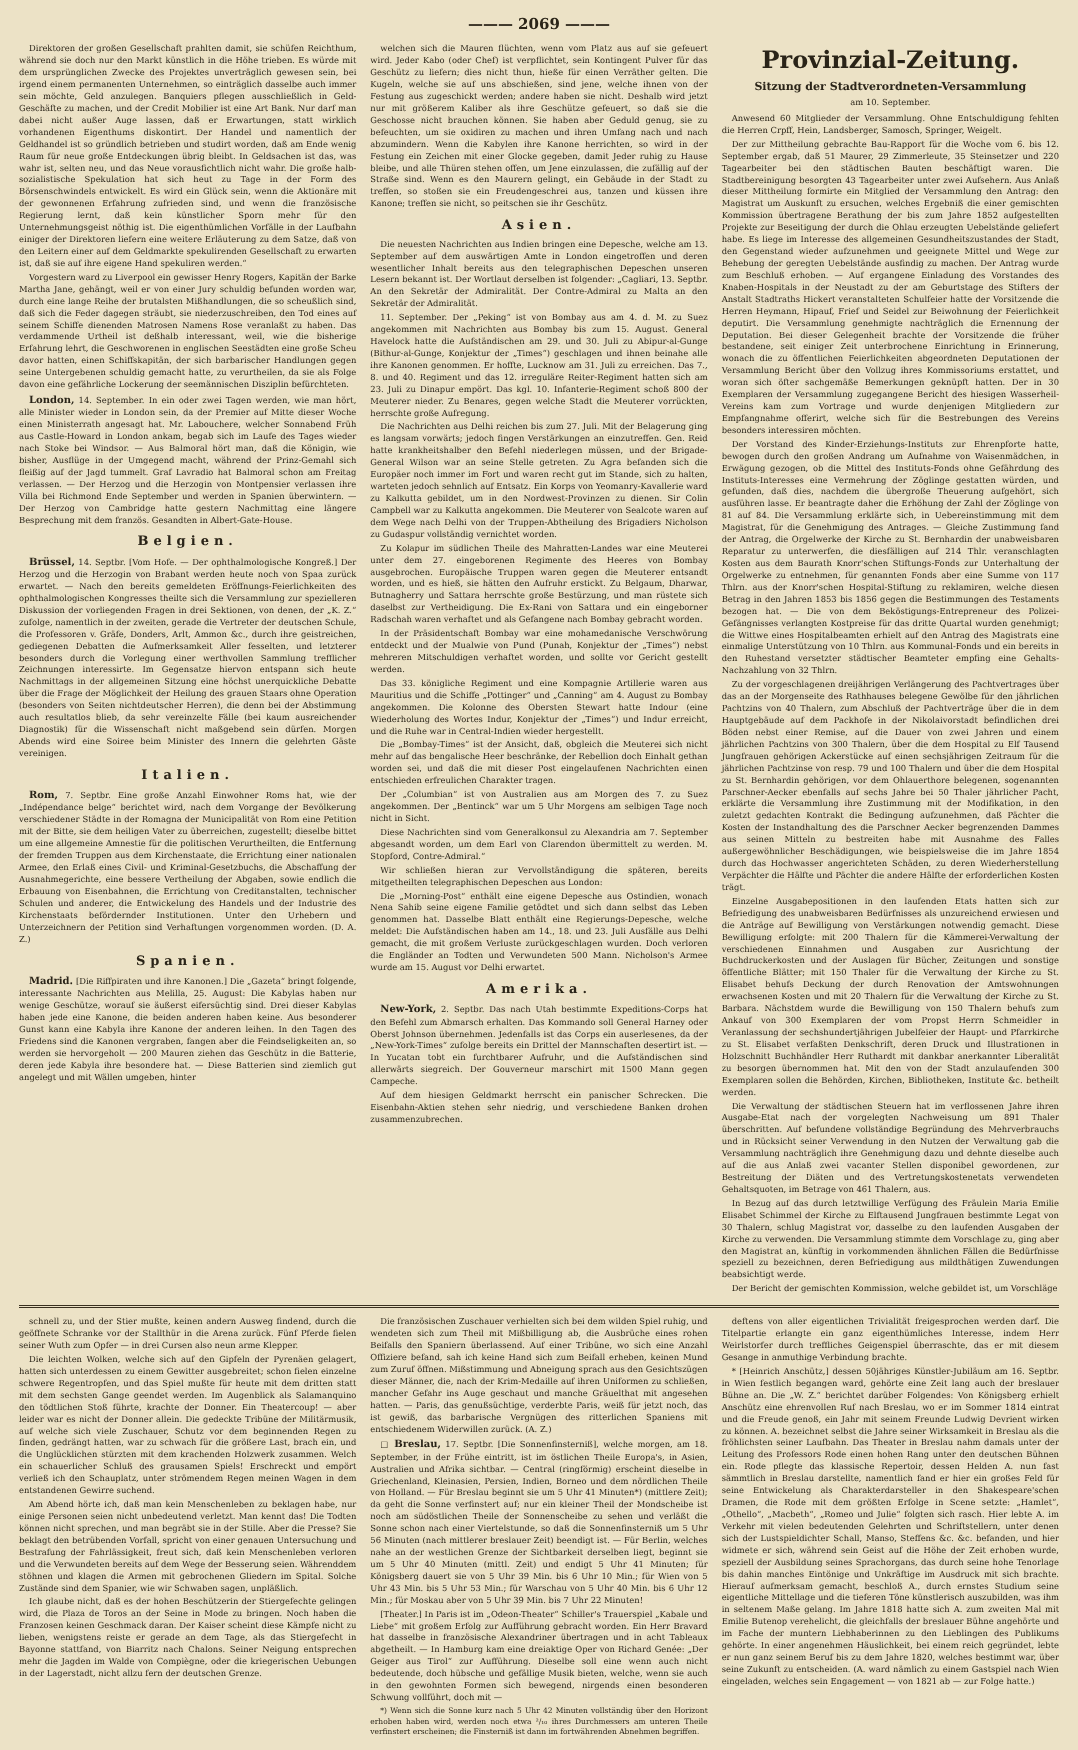——— 2069 ———
Direktoren der großen Gesellschaft prahlten damit, sie schüfen Reichthum, während sie doch nur den Markt künstlich in die Höhe trieben. Es würde mit dem ursprünglichen Zwecke des Projektes unverträglich gewesen sein, bei irgend einem permanenten Unternehmen, so einträglich dasselbe auch immer sein möchte, Geld anzulegen. Banquiers pflegen ausschließlich in Geld-Geschäfte zu machen, und der Credit Mobilier ist eine Art Bank. Nur darf man dabei nicht außer Auge lassen, daß er Erwartungen, statt wirklich vorhandenen Eigenthums diskontirt. Der Handel und namentlich der Geldhandel ist so gründlich betrieben und studirt worden, daß am Ende wenig Raum für neue große Entdeckungen übrig bleibt. In Geldsachen ist das, was wahr ist, selten neu, und das Neue vorausfichtlich nicht wahr. Die große halb-sozialistische Spekulation hat sich heut zu Tage in der Form des Börsenschwindels entwickelt. Es wird ein Glück sein, wenn die Aktionäre mit der gewonnenen Erfahrung zufrieden sind, und wenn die französische Regierung lernt, daß kein künstlicher Sporn mehr für den Unternehmungsgeist nöthig ist. Die eigenthümlichen Vorfälle in der Laufbahn einiger der Direktoren liefern eine weitere Erläuterung zu dem Satze, daß von den Leitern einer auf dem Geldmarkte spekulirenden Gesellschaft zu erwarten ist, daß sie auf ihre eigene Hand spekuliren werden.“
Vorgestern ward zu Liverpool ein gewisser Henry Rogers, Kapitän der Barke Martha Jane, gehängt, weil er von einer Jury schuldig befunden worden war, durch eine lange Reihe der brutalsten Mißhandlungen, die so scheußlich sind, daß sich die Feder dagegen sträubt, sie niederzuschreiben, den Tod eines auf seinem Schiffe dienenden Matrosen Namens Rose veranlaßt zu haben. Das verdammende Urtheil ist deßhalb interessant, weil, wie die bisherige Erfahrung lehrt, die Geschworenen in englischen Seestädten eine große Scheu davor hatten, einen Schiffskapitän, der sich barbarischer Handlungen gegen seine Untergebenen schuldig gemacht hatte, zu verurtheilen, da sie als Folge davon eine gefährliche Lockerung der seemännischen Disziplin befürchteten.
London, 14. September. In ein oder zwei Tagen werden, wie man hört, alle Minister wieder in London sein, da der Premier auf Mitte dieser Woche einen Ministerrath angesagt hat. Mr. Labouchere, welcher Sonnabend Früh aus Castle-Howard in London ankam, begab sich im Laufe des Tages wieder nach Stoke bei Windsor. — Aus Balmoral hört man, daß die Königin, wie bisher, Ausflüge in der Umgegend macht, während der Prinz-Gemahl sich fleißig auf der Jagd tummelt. Graf Lavradio hat Balmoral schon am Freitag verlassen. — Der Herzog und die Herzogin von Montpensier verlassen ihre Villa bei Richmond Ende September und werden in Spanien überwintern. — Der Herzog von Cambridge hatte gestern Nachmittag eine längere Besprechung mit dem französ. Gesandten in Albert-Gate-House.
Belgien.
Brüssel, 14. Septbr. [Vom Hofe. — Der ophthalmologische Kongreß.] Der Herzog und die Herzogin von Brabant werden heute noch von Spaa zurück erwartet. — Nach den bereits gemeldeten Eröffnungs-Feierlichkeiten des ophthalmologischen Kongresses theilte sich die Versammlung zur spezielleren Diskussion der vorliegenden Fragen in drei Sektionen, von denen, der „K. Z.“ zufolge, namentlich in der zweiten, gerade die Vertreter der deutschen Schule, die Professoren v. Gräfe, Donders, Arlt, Ammon &c., durch ihre geistreichen, gediegenen Debatten die Aufmerksamkeit Aller fesselten, und letzterer besonders durch die Vorlegung einer werthvollen Sammlung trefflicher Zeichnungen interessirte. Im Gegensatze hiervon entspann sich heute Nachmittags in der allgemeinen Sitzung eine höchst unerquickliche Debatte über die Frage der Möglichkeit der Heilung des grauen Staars ohne Operation (besonders von Seiten nichtdeutscher Herren), die denn bei der Abstimmung auch resultatlos blieb, da sehr vereinzelte Fälle (bei kaum ausreichender Diagnostik) für die Wissenschaft nicht maßgebend sein dürfen. Morgen Abends wird eine Soiree beim Minister des Innern die gelehrten Gäste vereinigen.
Italien.
Rom, 7. Septbr. Eine große Anzahl Einwohner Roms hat, wie der „Indépendance belge“ berichtet wird, nach dem Vorgange der Bevölkerung verschiedener Städte in der Romagna der Municipalität von Rom eine Petition mit der Bitte, sie dem heiligen Vater zu überreichen, zugestellt; dieselbe bittet um eine allgemeine Amnestie für die politischen Verurtheilten, die Entfernung der fremden Truppen aus dem Kirchenstaate, die Errichtung einer nationalen Armee, den Erlaß eines Civil- und Kriminal-Gesetzbuchs, die Abschaffung der Ausnahmegerichte, eine bessere Vertheilung der Abgaben, sowie endlich die Erbauung von Eisenbahnen, die Errichtung von Creditanstalten, technischer Schulen und anderer, die Entwickelung des Handels und der Industrie des Kirchenstaats befördernder Institutionen. Unter den Urhebern und Unterzeichnern der Petition sind Verhaftungen vorgenommen worden. (D. A. Z.)
Spanien.
Madrid. [Die Riffpiraten und ihre Kanonen.] Die „Gazeta“ bringt folgende, interessante Nachrichten aus Melilla, 25. August: Die Kabylas haben nur wenige Geschütze, worauf sie äußerst eifersüchtig sind. Drei dieser Kabylas haben jede eine Kanone, die beiden anderen haben keine. Aus besonderer Gunst kann eine Kabyla ihre Kanone der anderen leihen. In den Tagen des Friedens sind die Kanonen vergraben, fangen aber die Feindseligkeiten an, so werden sie hervorgeholt — 200 Mauren ziehen das Geschütz in die Batterie, deren jede Kabyla ihre besondere hat. — Diese Batterien sind ziemlich gut angelegt und mit Wällen umgeben, hinter
welchen sich die Mauren flüchten, wenn vom Platz aus auf sie gefeuert wird. Jeder Kabo (oder Chef) ist verpflichtet, sein Kontingent Pulver für das Geschütz zu liefern; dies nicht thun, hieße für einen Verräther gelten. Die Kugeln, welche sie auf uns abschießen, sind jene, welche ihnen von der Festung aus zugeschickt werden; andere haben sie nicht. Deshalb wird jetzt nur mit größerem Kaliber als ihre Geschütze gefeuert, so daß sie die Geschosse nicht brauchen können. Sie haben aber Geduld genug, sie zu befeuchten, um sie oxidiren zu machen und ihren Umfang nach und nach abzumindern. Wenn die Kabylen ihre Kanone herrichten, so wird in der Festung ein Zeichen mit einer Glocke gegeben, damit Jeder ruhig zu Hause bleibe, und alle Thüren stehen offen, um Jene einzulassen, die zufällig auf der Straße sind. Wenn es den Maurern gelingt, ein Gebäude in der Stadt zu treffen, so stoßen sie ein Freudengeschrei aus, tanzen und küssen ihre Kanone; treffen sie nicht, so peitschen sie ihr Geschütz.
Asien.
Die neuesten Nachrichten aus Indien bringen eine Depesche, welche am 13. September auf dem auswärtigen Amte in London eingetroffen und deren wesentlicher Inhalt bereits aus den telegraphischen Depeschen unseren Lesern bekannt ist. Der Wortlaut derselben ist folgender: „Cagliari, 13. Septbr. An den Sekretär der Admiralität. Der Contre-Admiral zu Malta an den Sekretär der Admiralität.
11. September. Der „Peking“ ist von Bombay aus am 4. d. M. zu Suez angekommen mit Nachrichten aus Bombay bis zum 15. August. General Havelock hatte die Aufständischen am 29. und 30. Juli zu Abipur-al-Gunge (Bithur-al-Gunge, Konjektur der „Times“) geschlagen und ihnen beinahe alle ihre Kanonen genommen. Er hoffte, Lucknow am 31. Juli zu erreichen. Das 7., 8. und 40. Regiment und das 12. irreguläre Reiter-Regiment hatten sich am 23. Juli zu Dinapur empört. Das kgl. 10. Infanterie-Regiment schoß 800 der Meuterer nieder. Zu Benares, gegen welche Stadt die Meuterer vorrückten, herrschte große Aufregung.
Die Nachrichten aus Delhi reichen bis zum 27. Juli. Mit der Belagerung ging es langsam vorwärts; jedoch fingen Verstärkungen an einzutreffen. Gen. Reid hatte krankheitshalber den Befehl niederlegen müssen, und der Brigade-General Wilson war an seine Stelle getreten. Zu Agra befanden sich die Europäer noch immer im Fort und waren recht gut im Stande, sich zu halten, warteten jedoch sehnlich auf Entsatz. Ein Korps von Yeomanry-Kavallerie ward zu Kalkutta gebildet, um in den Nordwest-Provinzen zu dienen. Sir Colin Campbell war zu Kalkutta angekommen. Die Meuterer von Sealcote waren auf dem Wege nach Delhi von der Truppen-Abtheilung des Brigadiers Nicholson zu Gudaspur vollständig vernichtet worden.
Zu Kolapur im südlichen Theile des Mahratten-Landes war eine Meuterei unter dem 27. eingeborenen Regimente des Heeres von Bombay ausgebrochen. Europäische Truppen waren gegen die Meuterer entsandt worden, und es hieß, sie hätten den Aufruhr erstickt. Zu Belgaum, Dharwar, Butnagherry und Sattara herrschte große Bestürzung, und man rüstete sich daselbst zur Vertheidigung. Die Ex-Rani von Sattara und ein eingeborner Radschah waren verhaftet und als Gefangene nach Bombay gebracht worden.
In der Präsidentschaft Bombay war eine mohamedanische Verschwörung entdeckt und der Mualwie von Pund (Punah, Konjektur der „Times“) nebst mehreren Mitschuldigen verhaftet worden, und sollte vor Gericht gestellt werden.
Das 33. königliche Regiment und eine Kompagnie Artillerie waren aus Mauritius und die Schiffe „Pottinger“ und „Canning“ am 4. August zu Bombay angekommen. Die Kolonne des Obersten Stewart hatte Indour (eine Wiederholung des Wortes Indur, Konjektur der „Times“) und Indur erreicht, und die Ruhe war in Central-Indien wieder hergestellt.
Die „Bombay-Times“ ist der Ansicht, daß, obgleich die Meuterei sich nicht mehr auf das bengalische Heer beschränke, der Rebellion doch Einhalt gethan worden sei, und daß die mit dieser Post eingelaufenen Nachrichten einen entschieden erfreulichen Charakter tragen.
Der „Columbian“ ist von Australien aus am Morgen des 7. zu Suez angekommen. Der „Bentinck“ war um 5 Uhr Morgens am selbigen Tage noch nicht in Sicht.
Diese Nachrichten sind vom Generalkonsul zu Alexandria am 7. September abgesandt worden, um dem Earl von Clarendon übermittelt zu werden. M. Stopford, Contre-Admiral.“
Wir schließen hieran zur Vervollständigung die späteren, bereits mitgetheilten telegraphischen Depeschen aus London:
Die „Morning-Post“ enthält eine eigene Depesche aus Ostindien, wonach Nena Sahib seine eigene Familie getödtet und sich dann selbst das Leben genommen hat. Dasselbe Blatt enthält eine Regierungs-Depesche, welche meldet: Die Aufständischen haben am 14., 18. und 23. Juli Ausfälle aus Delhi gemacht, die mit großem Verluste zurückgeschlagen wurden. Doch verloren die Engländer an Todten und Verwundeten 500 Mann. Nicholson's Armee wurde am 15. August vor Delhi erwartet.
Amerika.
New-York, 2. Septbr. Das nach Utah bestimmte Expeditions-Corps hat den Befehl zum Abmarsch erhalten. Das Kommando soll General Harney oder Oberst Johnson übernehmen. Jedenfalls ist das Corps ein auserlesenes, da der „New-York-Times“ zufolge bereits ein Drittel der Mannschaften desertirt ist. — In Yucatan tobt ein furchtbarer Aufruhr, und die Aufständischen sind allerwärts siegreich. Der Gouverneur marschirt mit 1500 Mann gegen Campeche.
Auf dem hiesigen Geldmarkt herrscht ein panischer Schrecken. Die Eisenbahn-Aktien stehen sehr niedrig, und verschiedene Banken drohen zusammenzubrechen.
Provinzial-Zeitung.
Sitzung der Stadtverordneten-Versammlung
am 10. September.
Anwesend 60 Mitglieder der Versammlung. Ohne Entschuldigung fehlten die Herren Crpff, Hein, Landsberger, Samosch, Springer, Weigelt.
Der zur Mittheilung gebrachte Bau-Rapport für die Woche vom 6. bis 12. September ergab, daß 51 Maurer, 29 Zimmerleute, 35 Steinsetzer und 220 Tagearbeiter bei den städtischen Bauten beschäftigt waren. Die Stadtbereinigung besorgten 43 Tagearbeiter unter zwei Aufsehern. Aus Anlaß dieser Mittheilung formirte ein Mitglied der Versammlung den Antrag: den Magistrat um Auskunft zu ersuchen, welches Ergebniß die einer gemischten Kommission übertragene Berathung der bis zum Jahre 1852 aufgestellten Projekte zur Beseitigung der durch die Ohlau erzeugten Uebelstände geliefert habe. Es liege im Interesse des allgemeinen Gesundheitszustandes der Stadt, den Gegenstand wieder aufzunehmen und geeignete Mittel und Wege zur Behebung der geregten Uebelstände ausfindig zu machen. Der Antrag wurde zum Beschluß erhoben. — Auf ergangene Einladung des Vorstandes des Knaben-Hospitals in der Neustadt zu der am Geburtstage des Stifters der Anstalt Stadtraths Hickert veranstalteten Schulfeier hatte der Vorsitzende die Herren Heymann, Hipauf, Frief und Seidel zur Beiwohnung der Feierlichkeit deputirt. Die Versammlung genehmigte nachträglich die Ernennung der Deputation. Bei dieser Gelegenheit brachte der Vorsitzende die früher bestandene, seit einiger Zeit unterbrochene Einrichtung in Erinnerung, wonach die zu öffentlichen Feierlichkeiten abgeordneten Deputationen der Versammlung Bericht über den Vollzug ihres Kommissoriums erstattet, und woran sich öfter sachgemäße Bemerkungen geknüpft hatten. Der in 30 Exemplaren der Versammlung zugegangene Bericht des hiesigen Wasserheil-Vereins kam zum Vortrage und wurde denjenigen Mitgliedern zur Empfangnahme offerirt, welche sich für die Bestrebungen des Vereins besonders interessiren möchten.
Der Vorstand des Kinder-Erziehungs-Instituts zur Ehrenpforte hatte, bewogen durch den großen Andrang um Aufnahme von Waisenmädchen, in Erwägung gezogen, ob die Mittel des Instituts-Fonds ohne Gefährdung des Instituts-Interesses eine Vermehrung der Zöglinge gestatten würden, und gefunden, daß dies, nachdem die übergroße Theuerung aufgehört, sich ausführen lasse. Er beantragte daher die Erhöhung der Zahl der Zöglinge von 81 auf 84. Die Versammlung erklärte sich, in Uebereinstimmung mit dem Magistrat, für die Genehmigung des Antrages. — Gleiche Zustimmung fand der Antrag, die Orgelwerke der Kirche zu St. Bernhardin der unabweisbaren Reparatur zu unterwerfen, die diesfälligen auf 214 Thlr. veranschlagten Kosten aus dem Baurath Knorr'schen Stiftungs-Fonds zur Unterhaltung der Orgelwerke zu entnehmen, für genannten Fonds aber eine Summe von 117 Thlrn. aus der Knorr'schen Hospital-Stiftung zu reklamiren, welche diesen Betrag in den Jahren 1853 bis 1856 gegen die Bestimmungen des Testaments bezogen hat. — Die von dem Beköstigungs-Entrepreneur des Polizei-Gefängnisses verlangten Kostpreise für das dritte Quartal wurden genehmigt; die Wittwe eines Hospitalbeamten erhielt auf den Antrag des Magistrats eine einmalige Unterstützung von 10 Thlrn. aus Kommunal-Fonds und ein bereits in den Ruhestand versetzter städtischer Beamteter empfing eine Gehalts-Nachzahlung von 32 Thlrn.
Zu der vorgeschlagenen dreijährigen Verlängerung des Pachtvertrages über das an der Morgenseite des Rathhauses belegene Gewölbe für den jährlichen Pachtzins von 40 Thalern, zum Abschluß der Pachtverträge über die in dem Hauptgebäude auf dem Packhofe in der Nikolaivorstadt befindlichen drei Böden nebst einer Remise, auf die Dauer von zwei Jahren und einem jährlichen Pachtzins von 300 Thalern, über die dem Hospital zu Elf Tausend Jungfrauen gehörigen Ackerstücke auf einen sechsjährigen Zeitraum für die jährlichen Pachtzinse von resp. 79 und 100 Thalern und über die dem Hospital zu St. Bernhardin gehörigen, vor dem Ohlauerthore belegenen, sogenannten Parschner-Aecker ebenfalls auf sechs Jahre bei 50 Thaler jährlicher Pacht, erklärte die Versammlung ihre Zustimmung mit der Modifikation, in den zuletzt gedachten Kontrakt die Bedingung aufzunehmen, daß Pächter die Kosten der Instandhaltung des die Parschner Aecker begrenzenden Dammes aus seinen Mitteln zu bestreiten habe mit Ausnahme des Falles außergewöhnlicher Beschädigungen, wie beispielsweise die im Jahre 1854 durch das Hochwasser angerichteten Schäden, zu deren Wiederherstellung Verpächter die Hälfte und Pächter die andere Hälfte der erforderlichen Kosten trägt.
Einzelne Ausgabepositionen in den laufenden Etats hatten sich zur Befriedigung des unabweisbaren Bedürfnisses als unzureichend erwiesen und die Anträge auf Bewilligung von Verstärkungen notwendig gemacht. Diese Bewilligung erfolgte: mit 200 Thalern für die Kämmerei-Verwaltung der verschiedenen Einnahmen und Ausgaben zur Ausrichtung der Buchdruckerkosten und der Auslagen für Bücher, Zeitungen und sonstige öffentliche Blätter; mit 150 Thaler für die Verwaltung der Kirche zu St. Elisabet behufs Deckung der durch Renovation der Amtswohnungen erwachsenen Kosten und mit 20 Thalern für die Verwaltung der Kirche zu St. Barbara. Nächstdem wurde die Bewilligung von 150 Thalern behufs zum Ankauf von 300 Exemplaren der vom Propst Herrn Schmeidler in Veranlassung der sechshundertjährigen Jubelfeier der Haupt- und Pfarrkirche zu St. Elisabet verfaßten Denkschrift, deren Druck und Illustrationen in Holzschnitt Buchhändler Herr Ruthardt mit dankbar anerkannter Liberalität zu besorgen übernommen hat. Mit den von der Stadt anzulaufenden 300 Exemplaren sollen die Behörden, Kirchen, Bibliotheken, Institute &c. betheilt werden.
Die Verwaltung der städtischen Steuern hat im verflossenen Jahre ihren Ausgabe-Etat nach der vorgelegten Nachweisung um 891 Thaler überschritten. Auf befundene vollständige Begründung des Mehrverbrauchs und in Rücksicht seiner Verwendung in den Nutzen der Verwaltung gab die Versammlung nachträglich ihre Genehmigung dazu und dehnte dieselbe auch auf die aus Anlaß zwei vacanter Stellen disponibel gewordenen, zur Bestreitung der Diäten und des Vertretungskostenetats verwendeten Gehaltsquoten, im Betrage von 461 Thalern, aus.
In Bezug auf das durch letztwillige Verfügung des Fräulein Maria Emilie Elisabet Schimmel der Kirche zu Elftausend Jungfrauen bestimmte Legat von 30 Thalern, schlug Magistrat vor, dasselbe zu den laufenden Ausgaben der Kirche zu verwenden. Die Versammlung stimmte dem Vorschlage zu, ging aber den Magistrat an, künftig in vorkommenden ähnlichen Fällen die Bedürfnisse speziell zu bezeichnen, deren Befriedigung aus mildthätigen Zuwendungen beabsichtigt werde.
Der Bericht der gemischten Kommission, welche gebildet ist, um Vorschläge
schnell zu, und der Stier mußte, keinen andern Ausweg findend, durch die geöffnete Schranke vor der Stallthür in die Arena zurück. Fünf Pferde fielen seiner Wuth zum Opfer — in drei Cursen also neun arme Klepper.
Die leichten Wolken, welche sich auf den Gipfeln der Pyrenäen gelagert, hatten sich unterdessen zu einem Gewitter ausgebreitet; schon fielen einzelne schwere Regentropfen, und das Spiel mußte für heute mit dem dritten statt mit dem sechsten Gange geendet werden. Im Augenblick als Salamanquino den tödtlichen Stoß führte, krachte der Donner. Ein Theatercoup! — aber leider war es nicht der Donner allein. Die gedeckte Tribüne der Militärmusik, auf welche sich viele Zuschauer, Schutz vor dem beginnenden Regen zu finden, gedrängt hatten, war zu schwach für die größere Last, brach ein, und die Unglücklichen stürzten mit dem krachenden Holzwerk zusammen. Welch ein schauerlicher Schluß des grausamen Spiels! Erschreckt und empört verließ ich den Schauplatz, unter strömendem Regen meinen Wagen in dem entstandenen Gewirre suchend.
Am Abend hörte ich, daß man kein Menschenleben zu beklagen habe, nur einige Personen seien nicht unbedeutend verletzt. Man kennt das! Die Todten können nicht sprechen, und man begräbt sie in der Stille. Aber die Presse? Sie beklagt den betrübenden Vorfall, spricht von einer genauen Untersuchung und Bestrafung der Fahrlässigkeit, freut sich, daß kein Menschenleben verloren und die Verwundeten bereits auf dem Wege der Besserung seien. Währenddem stöhnen und klagen die Armen mit gebrochenen Gliedern im Spital. Solche Zustände sind dem Spanier, wie wir Schwaben sagen, unpläßlich.
Ich glaube nicht, daß es der hohen Beschützerin der Stiergefechte gelingen wird, die Plaza de Toros an der Seine in Mode zu bringen. Noch haben die Franzosen keinen Geschmack daran. Der Kaiser scheint diese Kämpfe nicht zu lieben, wenigstens reiste er gerade an dem Tage, als das Stiergefecht in Bayonne stattfand, von Biarritz nach Chalons. Seiner Neigung entsprechen mehr die Jagden im Walde von Compiègne, oder die kriegerischen Uebungen in der Lagerstadt, nicht allzu fern der deutschen Grenze.
Die französischen Zuschauer verhielten sich bei dem wilden Spiel ruhig, und wendeten sich zum Theil mit Mißbilligung ab, die Ausbrüche eines rohen Beifalls den Spaniern überlassend. Auf einer Tribüne, wo sich eine Anzahl Offiziere befand, sah ich keine Hand sich zum Beifall erheben, keinen Mund zum Zuruf öffnen. Mißstimmung und Abneigung sprach aus den Gesichtszügen dieser Männer, die, nach der Krim-Medaille auf ihren Uniformen zu schließen, mancher Gefahr ins Auge geschaut und manche Gräuelthat mit angesehen hatten. — Paris, das genußsüchtige, verderbte Paris, weiß für jetzt noch, das ist gewiß, das barbarische Vergnügen des ritterlichen Spaniens mit entschiedenem Widerwillen zurück. (A. Z.)
□ Breslau, 17. Septbr. [Die Sonnenfinsterniß], welche morgen, am 18. September, in der Frühe eintritt, ist im östlichen Theile Europa's, in Asien, Australien und Afrika sichtbar. — Central (ringförmig) erscheint dieselbe in Griechenland, Kleinasien, Persien, Indien, Borneo und dem nördlichen Theile von Holland. — Für Breslau beginnt sie um 5 Uhr 41 Minuten*) (mittlere Zeit); da geht die Sonne verfinstert auf; nur ein kleiner Theil der Mondscheibe ist noch am südöstlichen Theile der Sonnenscheibe zu sehen und verläßt die Sonne schon nach einer Viertelstunde, so daß die Sonnenfinsterniß um 5 Uhr 56 Minuten (nach mittlerer breslauer Zeit) beendigt ist. — Für Berlin, welches nahe an der westlichen Grenze der Sichtbarkeit derselben liegt, beginnt sie um 5 Uhr 40 Minuten (mittl. Zeit) und endigt 5 Uhr 41 Minuten; für Königsberg dauert sie von 5 Uhr 39 Min. bis 6 Uhr 10 Min.; für Wien von 5 Uhr 43 Min. bis 5 Uhr 53 Min.; für Warschau von 5 Uhr 40 Min. bis 6 Uhr 12 Min.; für Moskau aber von 5 Uhr 39 Min. bis 7 Uhr 22 Minuten!
[Theater.] In Paris ist im „Odeon-Theater“ Schiller's Trauerspiel „Kabale und Liebe“ mit großem Erfolg zur Aufführung gebracht worden. Ein Herr Bravard hat dasselbe in französische Alexandriner übertragen und in acht Tableaux abgetheilt. — In Hamburg kam eine dreiaktige Oper von Richard Genée: „Der Geiger aus Tirol“ zur Aufführung. Dieselbe soll eine wenn auch nicht bedeutende, doch hübsche und gefällige Musik bieten, welche, wenn sie auch in den gewohnten Formen sich bewegend, nirgends einen besonderen Schwung vollführt, doch mit —
*) Wenn sich die Sonne kurz nach 5 Uhr 42 Minuten vollständig über den Horizont erhoben haben wird, werden noch etwa ²/₁₀ ihres Durchmessers am unteren Theile verfinstert erscheinen; die Finsterniß ist dann im fortwährenden Abnehmen begriffen.
deftens von aller eigentlichen Trivialität freigesprochen werden darf. Die Titelpartie erlangte ein ganz eigenthümliches Interesse, indem Herr Weirlstorfer durch treffliches Geigenspiel überraschte, das er mit diesem Gesange in anmuthige Verbindung brachte.
* [Heinrich Anschütz,] dessen 50jähriges Künstler-Jubiläum am 16. Septbr. in Wien festlich begangen ward, gehörte eine Zeit lang auch der breslauer Bühne an. Die „W. Z.“ berichtet darüber Folgendes: Von Königsberg erhielt Anschütz eine ehrenvollen Ruf nach Breslau, wo er im Sommer 1814 eintrat und die Freude genoß, ein Jahr mit seinem Freunde Ludwig Devrient wirken zu können. A. bezeichnet selbst die Jahre seiner Wirksamkeit in Breslau als die fröhlichsten seiner Laufbahn. Das Theater in Breslau nahm damals unter der Leitung des Professors Rode einen hohen Rang unter den deutschen Bühnen ein. Rode pflegte das klassische Repertoir, dessen Helden A. nun fast sämmtlich in Breslau darstellte, namentlich fand er hier ein großes Feld für seine Entwickelung als Charakterdarsteller in den Shakespeare'schen Dramen, die Rode mit dem größten Erfolge in Scene setzte: „Hamlet“, „Othello“, „Macbeth“, „Romeo und Julie“ folgten sich rasch. Hier lebte A. im Verkehr mit vielen bedeutenden Gelehrten und Schriftstellern, unter denen sich der Lustspieldichter Schall, Manso, Steffens &c. &c. befanden, und hier widmete er sich, während sein Geist auf die Höhe der Zeit erhoben wurde, speziell der Ausbildung seines Sprachorgans, das durch seine hohe Tenorlage bis dahin manches Eintönige und Unkräftige im Ausdruck mit sich brachte. Hierauf aufmerksam gemacht, beschloß A., durch ernstes Studium seine eigentliche Mittellage und die tieferen Töne künstlerisch auszubilden, was ihm in seltenem Maße gelang. Im Jahre 1818 hatte sich A. zum zweiten Mal mit Emilie Butenop verehelicht, die gleichfalls der breslauer Bühne angehörte und im Fache der muntern Liebhaberinnen zu den Lieblingen des Publikums gehörte. In einer angenehmen Häuslichkeit, bei einem reich gegründet, lebte er nun ganz seinem Beruf bis zu dem Jahre 1820, welches bestimmt war, über seine Zukunft zu entscheiden. (A. ward nämlich zu einem Gastspiel nach Wien eingeladen, welches sein Engagement — von 1821 ab — zur Folge hatte.)